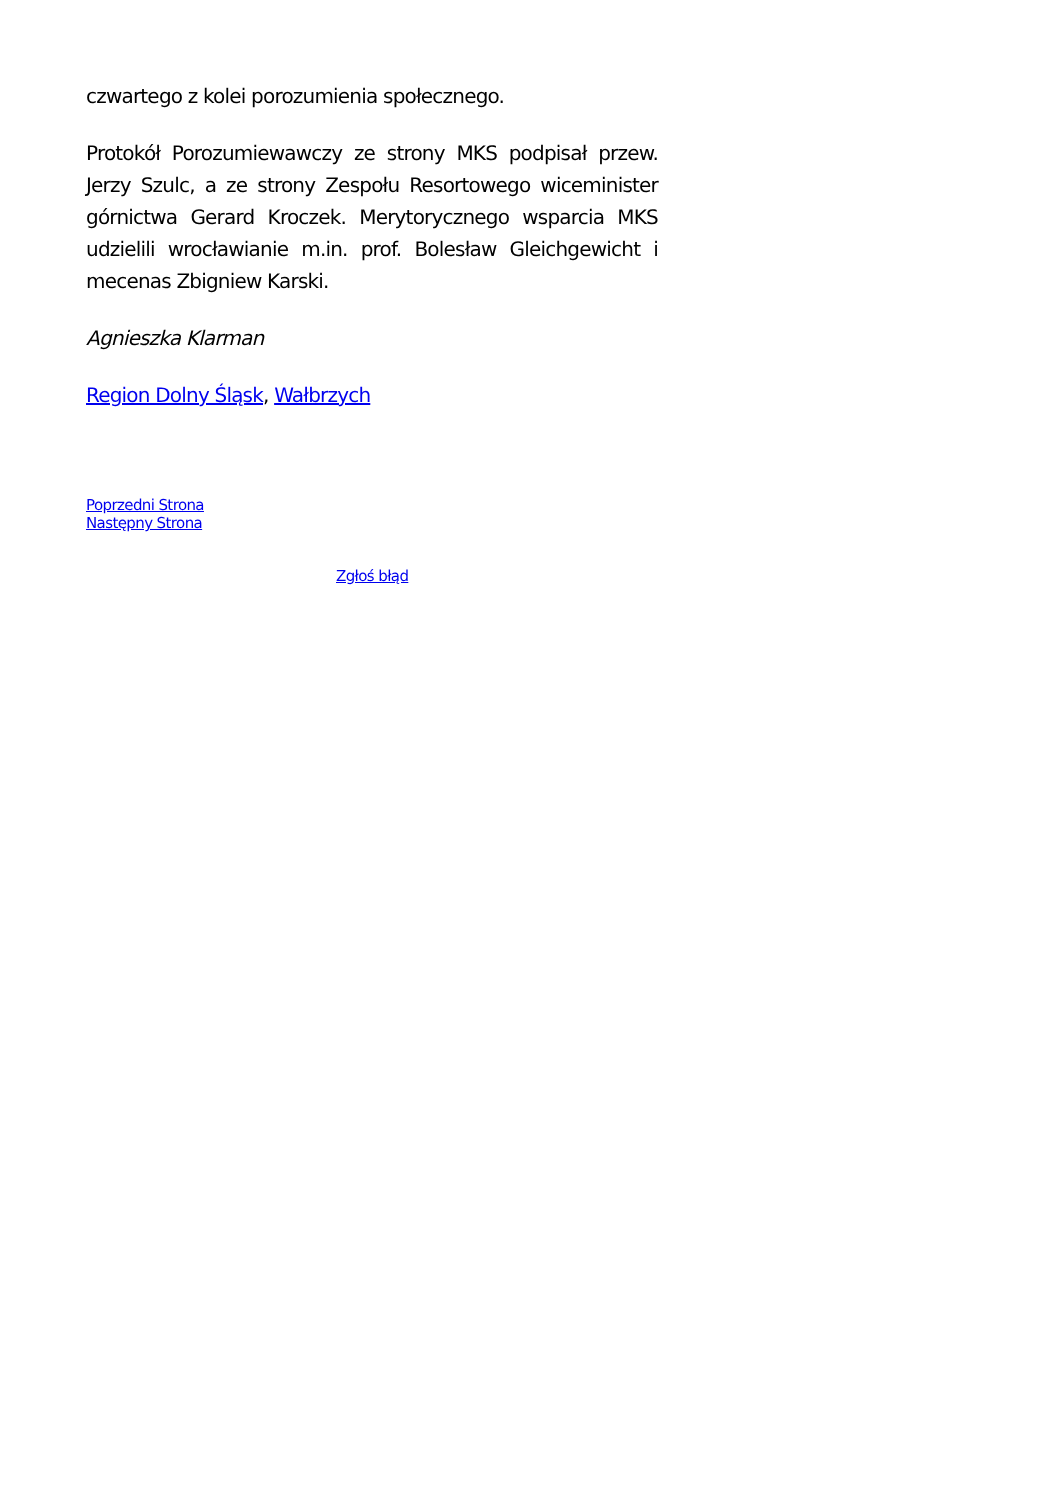czwartego z kolei porozumienia społecznego.
Protokół Porozumiewawczy ze strony MKS podpisał przew. Jerzy Szulc, a ze strony Zespołu Resortowego wiceminister górnictwa Gerard Kroczek. Merytorycznego wsparcia MKS udzielili wrocławianie m.in. prof. Bolesław Gleichgewicht i mecenas Zbigniew Karski.
Agnieszka Klarman
Region Dolny Śląsk, Wałbrzych
Poprzedni Strona
Następny Strona
Zgłoś błąd